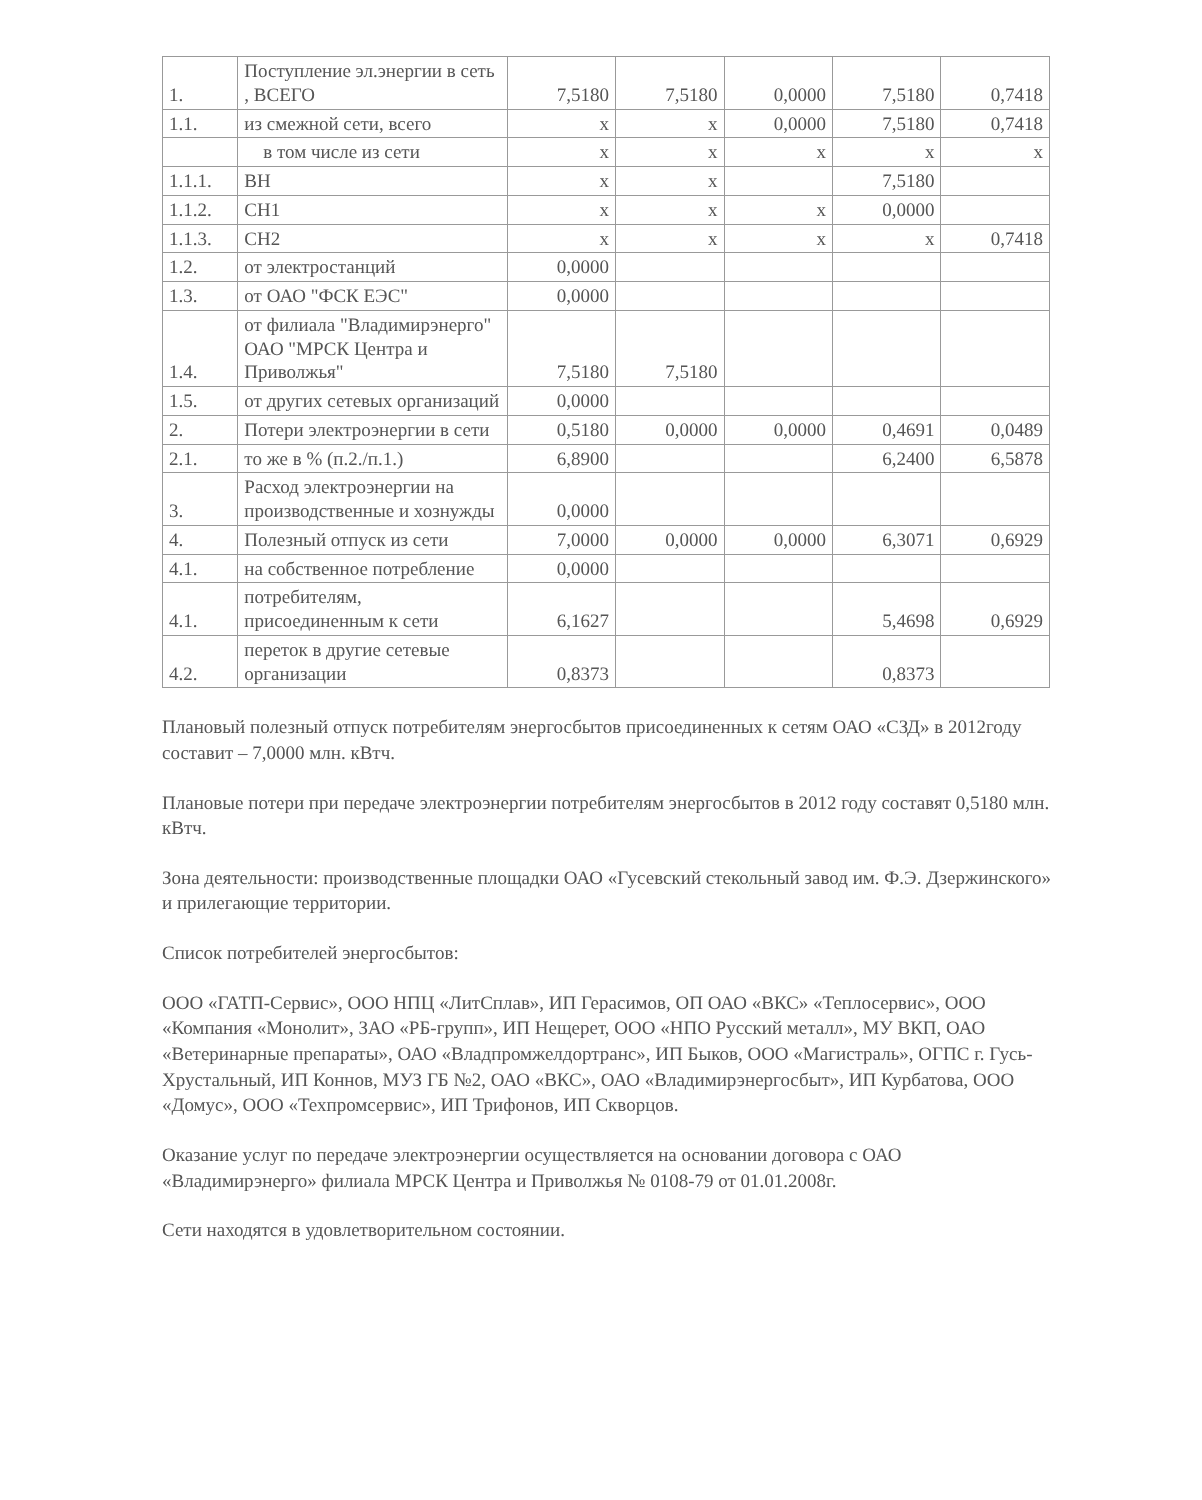| 1. | Поступление эл.энергии в сеть , ВСЕГО | 7,5180 | 7,5180 | 0,0000 | 7,5180 | 0,7418 |
| 1.1. | из смежной сети, всего | x | x | 0,0000 | 7,5180 | 0,7418 |
| | в том числе из сети | x | x | x | x | x |
| 1.1.1. | ВН | x | x | | 7,5180 | |
| 1.1.2. | СН1 | x | x | x | 0,0000 | |
| 1.1.3. | СН2 | x | x | x | x | 0,7418 |
| 1.2. | от электростанций | 0,0000 | | | | |
| 1.3. | от ОАО "ФСК ЕЭС" | 0,0000 | | | | |
| 1.4. | от филиала "Владимирэнерго" ОАО "МРСК Центра и Приволжья" | 7,5180 | 7,5180 | | | |
| 1.5. | от других сетевых организаций | 0,0000 | | | | |
| 2. | Потери электроэнергии в сети | 0,5180 | 0,0000 | 0,0000 | 0,4691 | 0,0489 |
| 2.1. | то же в % (п.2./п.1.) | 6,8900 | | | 6,2400 | 6,5878 |
| 3. | Расход электроэнергии на производственные и хознужды | 0,0000 | | | | |
| 4. | Полезный отпуск из сети | 7,0000 | 0,0000 | 0,0000 | 6,3071 | 0,6929 |
| 4.1. | на собственное потребление | 0,0000 | | | | |
| 4.1. | потребителям, присоединенным к сети | 6,1627 | | | 5,4698 | 0,6929 |
| 4.2. | переток в другие сетевые организации | 0,8373 | | | 0,8373 | |
Плановый полезный отпуск потребителям энергосбытов присоединенных к сетям ОАО «СЗД» в 2012году составит – 7,0000 млн. кВтч.
Плановые потери при передаче электроэнергии потребителям энергосбытов в 2012 году составят 0,5180 млн. кВтч.
Зона деятельности: производственные площадки ОАО «Гусевский стекольный завод им. Ф.Э. Дзержинского» и прилегающие территории.
Список потребителей энергосбытов:
ООО «ГАТП-Сервис», ООО НПЦ «ЛитСплав», ИП Герасимов, ОП ОАО «ВКС» «Теплосервис», ООО «Компания «Монолит», ЗАО «РБ-групп», ИП Нещерет, ООО «НПО Русский металл», МУ ВКП, ОАО «Ветеринарные препараты», ОАО «Владпромжелдортранс», ИП Быков, ООО «Магистраль», ОГПС г. Гусь-Хрустальный, ИП Коннов, МУЗ ГБ №2, ОАО «ВКС», ОАО «Владимирэнергосбыт», ИП Курбатова, ООО «Домус», ООО «Техпромсервис», ИП Трифонов, ИП Скворцов.
Оказание услуг по передаче электроэнергии осуществляется на основании договора с ОАО «Владимирэнерго» филиала МРСК Центра и Приволжья № 0108-79 от 01.01.2008г.
Сети находятся в удовлетворительном состоянии.